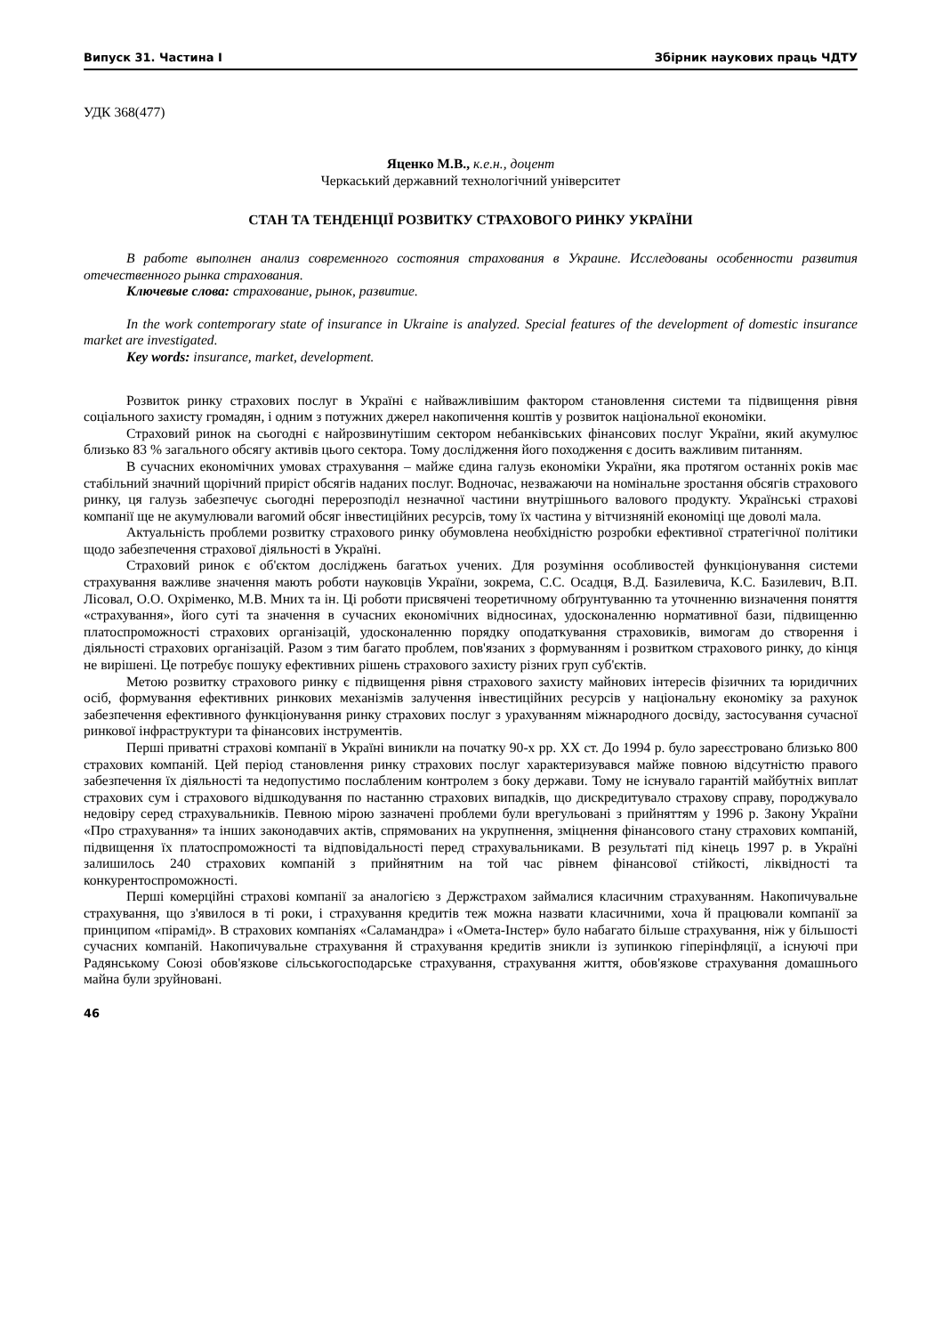Випуск 31. Частина І Збірник наукових праць ЧДТУ
УДК 368(477)
Яценко М.В., к.е.н., доцент
Черкаський державний технологічний університет
СТАН ТА ТЕНДЕНЦІЇ РОЗВИТКУ СТРАХОВОГО РИНКУ УКРАЇНИ
В работе выполнен анализ современного состояния страхования в Украине. Исследованы особенности развития отечественного рынка страхования.
Ключевые слова: страхование, рынок, развитие.
In the work contemporary state of insurance in Ukraine is analyzed. Special features of the development of domestic insurance market are investigated.
Key words: insurance, market, development.
Розвиток ринку страхових послуг в Україні є найважливішим фактором становлення системи та підвищення рівня соціального захисту громадян, і одним з потужних джерел накопичення коштів у розвиток національної економіки.
Страховий ринок на сьогодні є найрозвинутішим сектором небанківських фінансових послуг України, який акумулює близько 83 % загального обсягу активів цього сектора. Тому дослідження його походження є досить важливим питанням.
В сучасних економічних умовах страхування – майже єдина галузь економіки України, яка протягом останніх років має стабільний значний щорічний приріст обсягів наданих послуг. Водночас, незважаючи на номінальне зростання обсягів страхового ринку, ця галузь забезпечує сьогодні перерозподіл незначної частини внутрішнього валового продукту. Українські страхові компанії ще не акумулювали вагомий обсяг інвестиційних ресурсів, тому їх частина у вітчизняній економіці ще доволі мала.
Актуальність проблеми розвитку страхового ринку обумовлена необхідністю розробки ефективної стратегічної політики щодо забезпечення страхової діяльності в Україні.
Страховий ринок є об'єктом досліджень багатьох учених. Для розуміння особливостей функціонування системи страхування важливе значення мають роботи науковців України, зокрема, С.С. Осадця, В.Д. Базилевича, К.С. Базилевич, В.П. Лісовал, О.О. Охріменко, М.В. Мних та ін. Ці роботи присвячені теоретичному обґрунтуванню та уточненню визначення поняття «страхування», його суті та значення в сучасних економічних відносинах, удосконаленню нормативної бази, підвищенню платоспроможності страхових організацій, удосконаленню порядку оподаткування страховиків, вимогам до створення і діяльності страхових організацій. Разом з тим багато проблем, пов'язаних з формуванням і розвитком страхового ринку, до кінця не вирішені. Це потребує пошуку ефективних рішень страхового захисту різних груп суб'єктів.
Метою розвитку страхового ринку є підвищення рівня страхового захисту майнових інтересів фізичних та юридичних осіб, формування ефективних ринкових механізмів залучення інвестиційних ресурсів у національну економіку за рахунок забезпечення ефективного функціонування ринку страхових послуг з урахуванням міжнародного досвіду, застосування сучасної ринкової інфраструктури та фінансових інструментів.
Перші приватні страхові компанії в Україні виникли на початку 90-х рр. ХХ ст. До 1994 р. було зареєстровано близько 800 страхових компаній. Цей період становлення ринку страхових послуг характеризувався майже повною відсутністю правого забезпечення їх діяльності та недопустимо послабленим контролем з боку держави. Тому не існувало гарантій майбутніх виплат страхових сум і страхового відшкодування по настанню страхових випадків, що дискредитувало страхову справу, породжувало недовіру серед страхувальників. Певною мірою зазначені проблеми були врегульовані з прийняттям у 1996 р. Закону України «Про страхування» та інших законодавчих актів, спрямованих на укрупнення, зміцнення фінансового стану страхових компаній, підвищення їх платоспроможності та відповідальності перед страхувальниками. В результаті під кінець 1997 р. в Україні залишилось 240 страхових компаній з прийнятним на той час рівнем фінансової стійкості, ліквідності та конкурентоспроможності.
Перші комерційні страхові компанії за аналогією з Держстрахом займалися класичним страхуванням. Накопичувальне страхування, що з'явилося в ті роки, і страхування кредитів теж можна назвати класичними, хоча й працювали компанії за принципом «пірамід». В страхових компаніях «Саламандра» і «Омета-Інстер» було набагато більше страхування, ніж у більшості сучасних компаній. Накопичувальне страхування й страхування кредитів зникли із зупинкою гіперінфляції, а існуючі при Радянському Союзі обов'язкове сільськогосподарське страхування, страхування життя, обов'язкове страхування домашнього майна були зруйновані.
46